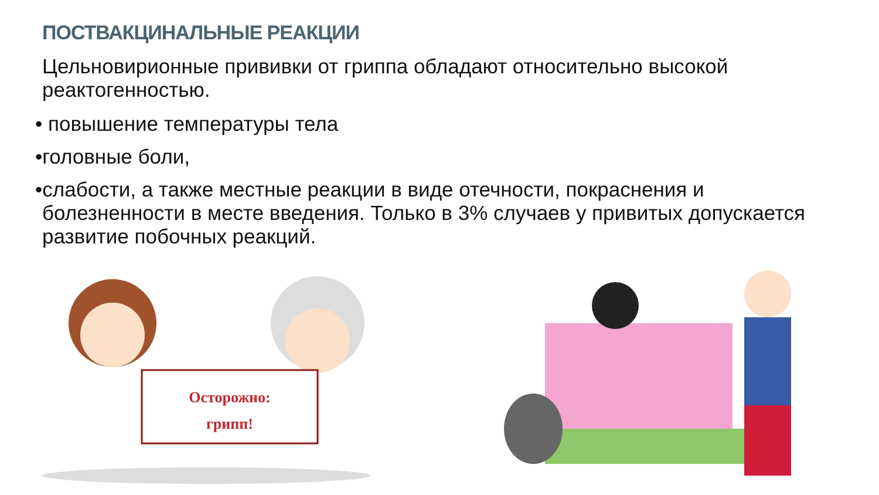ПОСТВАКЦИНАЛЬНЫЕ РЕАКЦИИ
Цельновирионные прививки от гриппа обладают относительно высокой реактогенностью.
• повышение температуры тела
•головные боли,
•слабости, а также местные реакции в виде отечности, покраснения и
болезненности в месте введения. Только в 3% случаев у привитых допускается развитие побочных реакций.
Осторожно:
грипп!